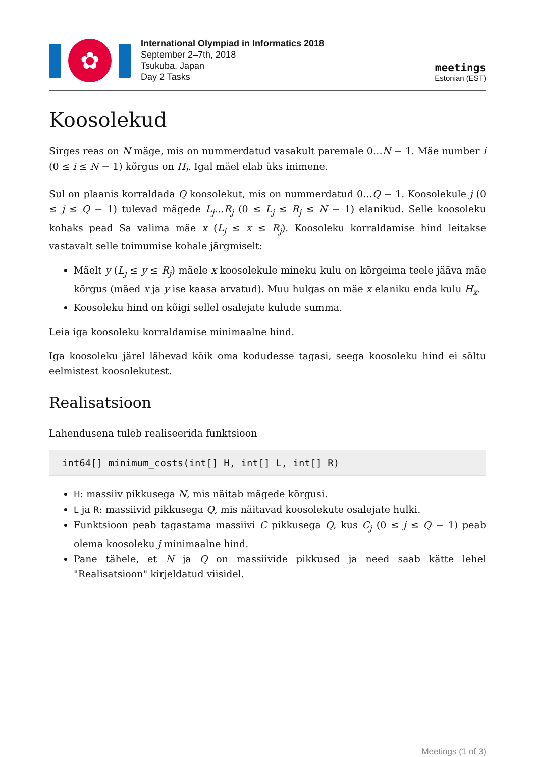✿
International Olympiad in Informatics 2018
September 2–7th, 2018
Tsukuba, Japan
Day 2 Tasks
meetings
Estonian (EST)
Koosolekud
Sirges reas on N mäge, mis on nummerdatud vasakult paremale 0…N − 1. Mäe number i (0 ≤ i ≤ N − 1) kõrgus on H<sub>i</sub>. Igal mäel elab üks inimene.
Sul on plaanis korraldada Q koosolekut, mis on nummerdatud 0…Q − 1. Koosolekule j (0 ≤ j ≤ Q − 1) tulevad mägede L<sub>j</sub>…R<sub>j</sub> (0 ≤ L<sub>j</sub> ≤ R<sub>j</sub> ≤ N − 1) elanikud. Selle koosoleku kohaks pead Sa valima mäe x (L<sub>j</sub> ≤ x ≤ R<sub>j</sub>). Koosoleku korraldamise hind leitakse vastavalt selle toimumise kohale järgmiselt:
Mäelt y (L<sub>j</sub> ≤ y ≤ R<sub>j</sub>) mäele x koosolekule mineku kulu on kõrgeima teele jääva mäe kõrgus (mäed x ja y ise kaasa arvatud). Muu hulgas on mäe x elaniku enda kulu H<sub>x</sub>.
Koosoleku hind on kõigi sellel osalejate kulude summa.
Leia iga koosoleku korraldamise minimaalne hind.
Iga koosoleku järel lähevad kõik oma kodudesse tagasi, seega koosoleku hind ei sõltu eelmistest koosolekutest.
Realisatsioon
Lahendusena tuleb realiseerida funktsioon
int64[] minimum_costs(int[] H, int[] L, int[] R)
H: massiiv pikkusega N, mis näitab mägede kõrgusi.
L ja R: massiivid pikkusega Q, mis näitavad koosolekute osalejate hulki.
Funktsioon peab tagastama massiivi C pikkusega Q, kus C<sub>j</sub> (0 ≤ j ≤ Q − 1) peab olema koosoleku j minimaalne hind.
Pane tähele, et N ja Q on massiivide pikkused ja need saab kätte lehel "Realisatsioon" kirjeldatud viisidel.
Meetings (1 of 3)